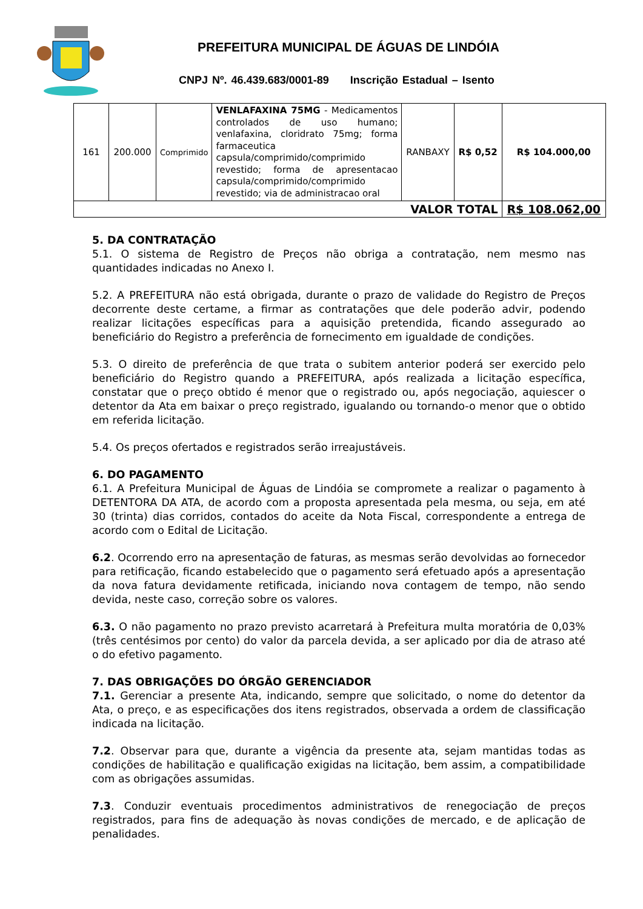PREFEITURA MUNICIPAL DE ÁGUAS DE LINDÓIA
CNPJ Nº. 46.439.683/0001-89 Inscrição Estadual – Isento
| 161 | 200.000 | Comprimido | VENLAFAXINA 75MG - Medicamentos controlados de uso humano; venlafaxina, cloridrato 75mg; forma farmaceutica capsula/comprimido/comprimido revestido; forma de apresentacao capsula/comprimido/comprimido revestido; via de administracao oral | RANBAXY | R$ 0,52 | R$ 104.000,00 |
| VALOR TOTAL | | | | | | R$ 108.062,00 |
5. DA CONTRATAÇÃO
5.1. O sistema de Registro de Preços não obriga a contratação, nem mesmo nas quantidades indicadas no Anexo I.
5.2. A PREFEITURA não está obrigada, durante o prazo de validade do Registro de Preços decorrente deste certame, a firmar as contratações que dele poderão advir, podendo realizar licitações específicas para a aquisição pretendida, ficando assegurado ao beneficiário do Registro a preferência de fornecimento em igualdade de condições.
5.3. O direito de preferência de que trata o subitem anterior poderá ser exercido pelo beneficiário do Registro quando a PREFEITURA, após realizada a licitação específica, constatar que o preço obtido é menor que o registrado ou, após negociação, aquiescer o detentor da Ata em baixar o preço registrado, igualando ou tornando-o menor que o obtido em referida licitação.
5.4. Os preços ofertados e registrados serão irreajustáveis.
6. DO PAGAMENTO
6.1. A Prefeitura Municipal de Águas de Lindóia se compromete a realizar o pagamento à DETENTORA DA ATA, de acordo com a proposta apresentada pela mesma, ou seja, em até 30 (trinta) dias corridos, contados do aceite da Nota Fiscal, correspondente a entrega de acordo com o Edital de Licitação.
6.2. Ocorrendo erro na apresentação de faturas, as mesmas serão devolvidas ao fornecedor para retificação, ficando estabelecido que o pagamento será efetuado após a apresentação da nova fatura devidamente retificada, iniciando nova contagem de tempo, não sendo devida, neste caso, correção sobre os valores.
6.3. O não pagamento no prazo previsto acarretará à Prefeitura multa moratória de 0,03% (três centésimos por cento) do valor da parcela devida, a ser aplicado por dia de atraso até o do efetivo pagamento.
7. DAS OBRIGAÇÕES DO ÓRGÃO GERENCIADOR
7.1. Gerenciar a presente Ata, indicando, sempre que solicitado, o nome do detentor da Ata, o preço, e as especificações dos itens registrados, observada a ordem de classificação indicada na licitação.
7.2. Observar para que, durante a vigência da presente ata, sejam mantidas todas as condições de habilitação e qualificação exigidas na licitação, bem assim, a compatibilidade com as obrigações assumidas.
7.3. Conduzir eventuais procedimentos administrativos de renegociação de preços registrados, para fins de adequação às novas condições de mercado, e de aplicação de penalidades.